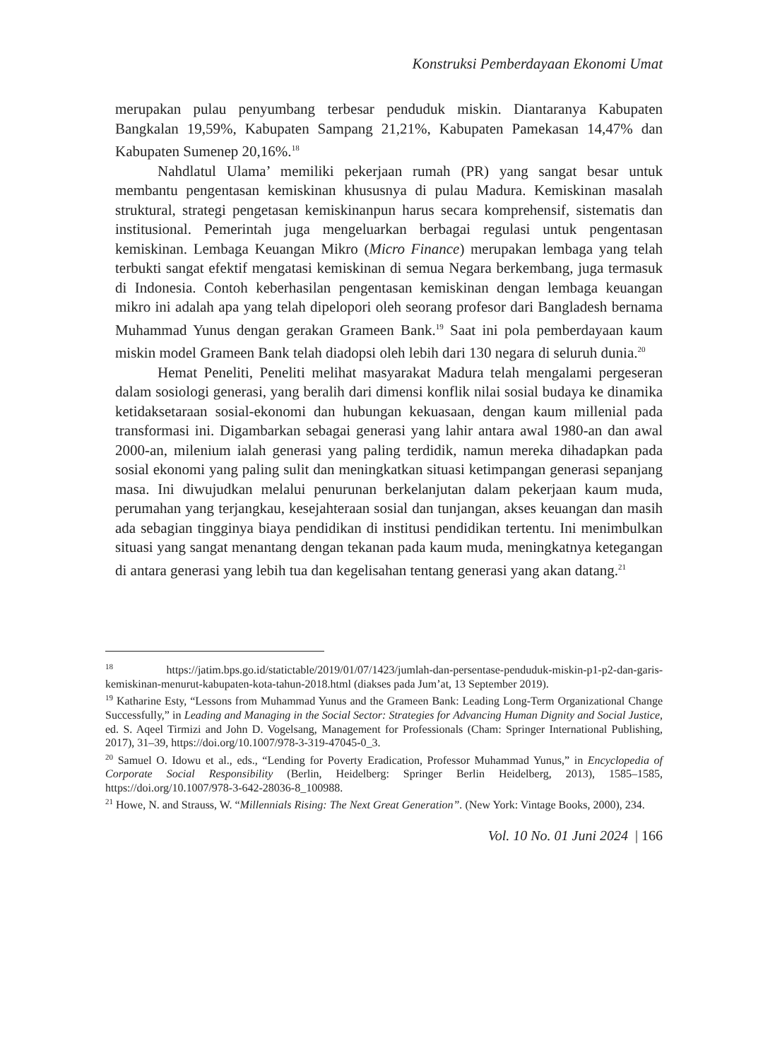Konstruksi Pemberdayaan Ekonomi Umat
merupakan pulau penyumbang terbesar penduduk miskin. Diantaranya Kabupaten Bangkalan 19,59%, Kabupaten Sampang 21,21%, Kabupaten Pamekasan 14,47% dan Kabupaten Sumenep 20,16%.<sup>18</sup>
Nahdlatul Ulama’ memiliki pekerjaan rumah (PR) yang sangat besar untuk membantu pengentasan kemiskinan khususnya di pulau Madura. Kemiskinan masalah struktural, strategi pengetasan kemiskinanpun harus secara komprehensif, sistematis dan institusional. Pemerintah juga mengeluarkan berbagai regulasi untuk pengentasan kemiskinan. Lembaga Keuangan Mikro (Micro Finance) merupakan lembaga yang telah terbukti sangat efektif mengatasi kemiskinan di semua Negara berkembang, juga termasuk di Indonesia. Contoh keberhasilan pengentasan kemiskinan dengan lembaga keuangan mikro ini adalah apa yang telah dipelopori oleh seorang profesor dari Bangladesh bernama Muhammad Yunus dengan gerakan Grameen Bank.<sup>19</sup> Saat ini pola pemberdayaan kaum miskin model Grameen Bank telah diadopsi oleh lebih dari 130 negara di seluruh dunia.<sup>20</sup>
Hemat Peneliti, Peneliti melihat masyarakat Madura telah mengalami pergeseran dalam sosiologi generasi, yang beralih dari dimensi konflik nilai sosial budaya ke dinamika ketidaksetaraan sosial-ekonomi dan hubungan kekuasaan, dengan kaum millenial pada transformasi ini. Digambarkan sebagai generasi yang lahir antara awal 1980-an dan awal 2000-an, milenium ialah generasi yang paling terdidik, namun mereka dihadapkan pada sosial ekonomi yang paling sulit dan meningkatkan situasi ketimpangan generasi sepanjang masa. Ini diwujudkan melalui penurunan berkelanjutan dalam pekerjaan kaum muda, perumahan yang terjangkau, kesejahteraan sosial dan tunjangan, akses keuangan dan masih ada sebagian tingginya biaya pendidikan di institusi pendidikan tertentu. Ini menimbulkan situasi yang sangat menantang dengan tekanan pada kaum muda, meningkatnya ketegangan di antara generasi yang lebih tua dan kegelisahan tentang generasi yang akan datang.<sup>21</sup>
<sup>18</sup> https://jatim.bps.go.id/statictable/2019/01/07/1423/jumlah-dan-persentase-penduduk-miskin-p1-p2-dan-garis-kemiskinan-menurut-kabupaten-kota-tahun-2018.html (diakses pada Jum’at, 13 September 2019).
<sup>19</sup> Katharine Esty, “Lessons from Muhammad Yunus and the Grameen Bank: Leading Long-Term Organizational Change Successfully,” in Leading and Managing in the Social Sector: Strategies for Advancing Human Dignity and Social Justice, ed. S. Aqeel Tirmizi and John D. Vogelsang, Management for Professionals (Cham: Springer International Publishing, 2017), 31–39, https://doi.org/10.1007/978-3-319-47045-0_3.
<sup>20</sup> Samuel O. Idowu et al., eds., “Lending for Poverty Eradication, Professor Muhammad Yunus,” in Encyclopedia of Corporate Social Responsibility (Berlin, Heidelberg: Springer Berlin Heidelberg, 2013), 1585–1585, https://doi.org/10.1007/978-3-642-28036-8_100988.
<sup>21</sup> Howe, N. and Strauss, W. “Millennials Rising: The Next Great Generation”. (New York: Vintage Books, 2000), 234.
Vol. 10 No. 01 Juni 2024 | 166